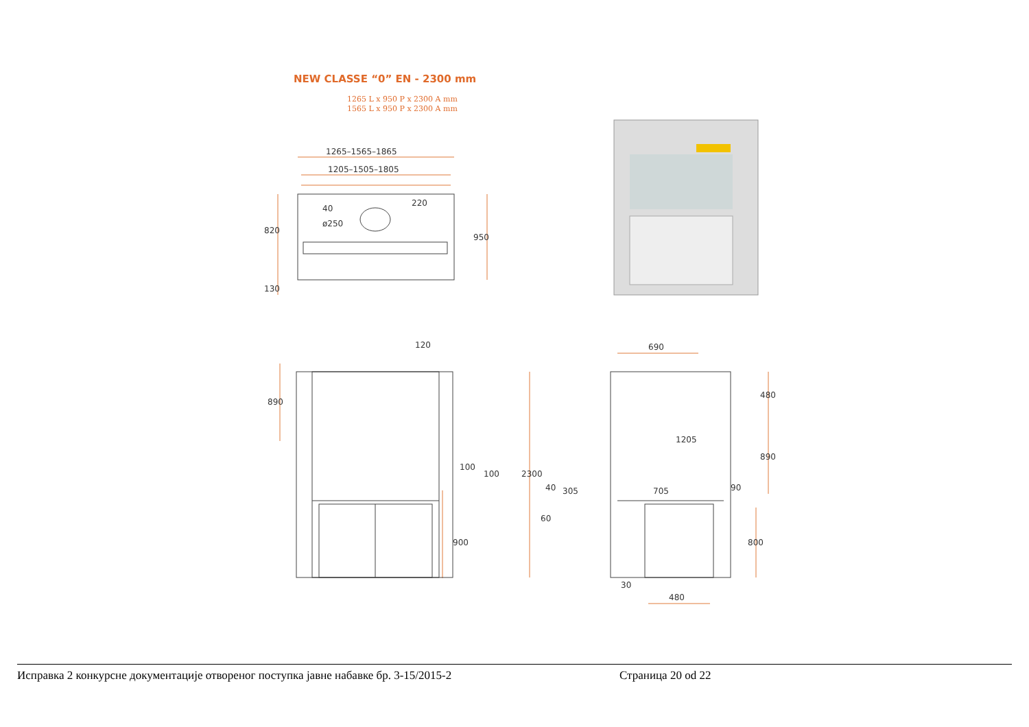NEW CLASSE “0” EN - 2300 mm
1265 L x 950 P x 2300 A mm
1565 L x 950 P x 2300 A mm
1265–1565–1865
1205–1505–1805
ø250
820
950
130
40
220
120
890
900
100
100
690
2300
1205
480
890
800
705
305
40
60
90
30
480
Исправка 2 конкурсне документације отвореног поступка јавне набавке бр. 3-15/2015-2 Страница 20 od 22